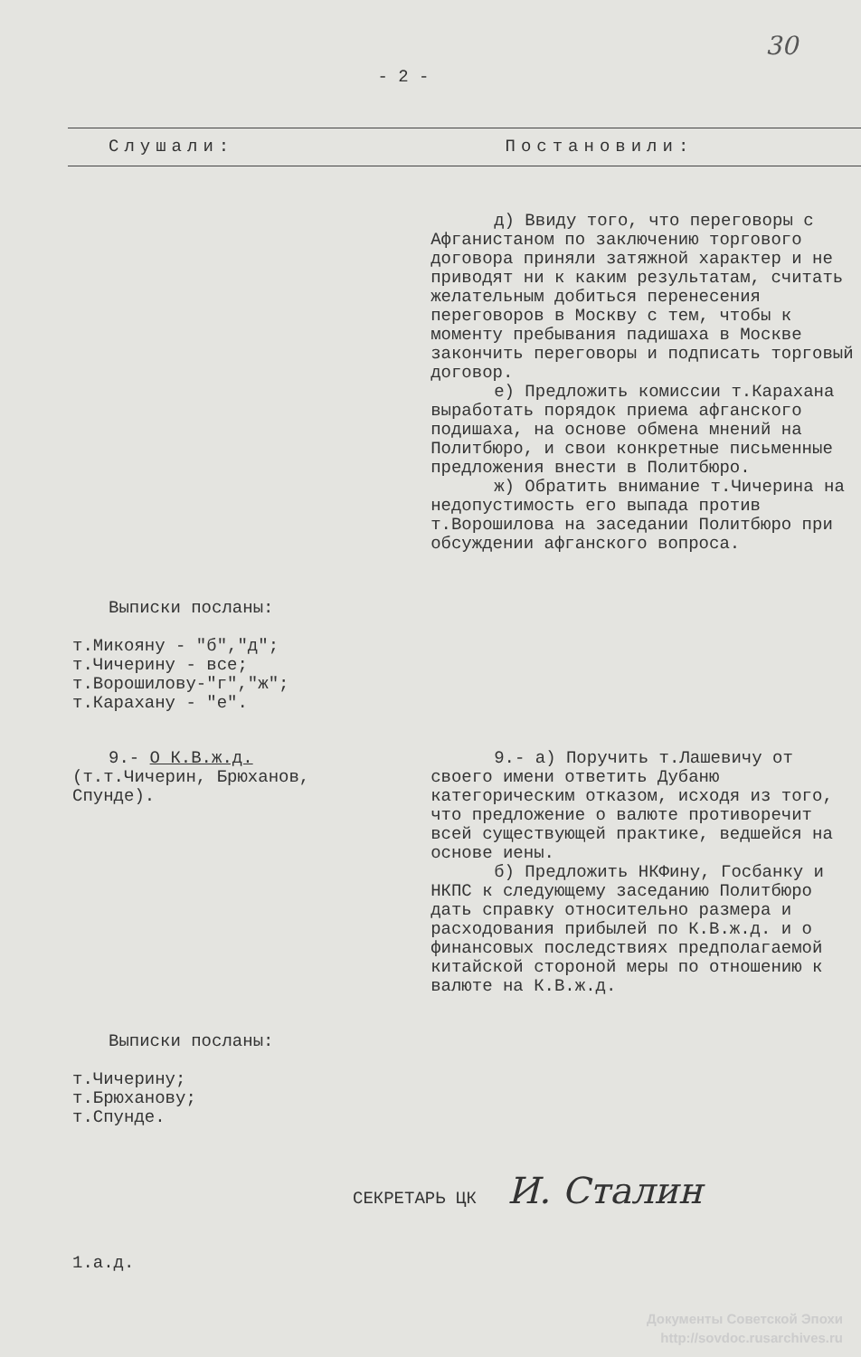30
- 2 -
Слушали: Постановили:
д) Ввиду того, что переговоры с Афганистаном по заключению торгового договора приняли затяжной характер и не приводят ни к каким результатам, считать желательным добиться перенесения переговоров в Москву с тем, чтобы к моменту пребывания падишаха в Москве закончить переговоры и подписать торговый договор.
е) Предложить комиссии т.Карахана выработать порядок приема афганского подишаха, на основе обмена мнений на Политбюро, и свои конкретные письменные предложения внести в Политбюро.
ж) Обратить внимание т.Чичерина на недопустимость его выпада против т.Ворошилова на заседании Политбюро при обсуждении афганского вопроса.
Выписки посланы:
т.Микояну - "б","д";
т.Чичерину - все;
т.Ворошилову-"г","ж";
т.Карахану - "е".
9.- О К.В.ж.д.
(т.т.Чичерин, Брюханов, Спунде).
9.- а) Поручить т.Лашевичу от своего имени ответить Дубаню категорическим отказом, исходя из того, что предложение о валюте противоречит всей существующей практике, ведшейся на основе иены.
б) Предложить НКФину, Госбанку и НКПС к следующему заседанию Политбюро дать справку относительно размера и расходования прибылей по К.В.ж.д. и о финансовых последствиях предполагаемой китайской стороной меры по отношению к валюте на К.В.ж.д.
Выписки посланы:
т.Чичерину;
т.Брюханову;
т.Спунде.
СЕКРЕТАРЬ ЦК И. Сталин
1.а.д.
Документы Советской Эпохи
http://sovdoc.rusarchives.ru